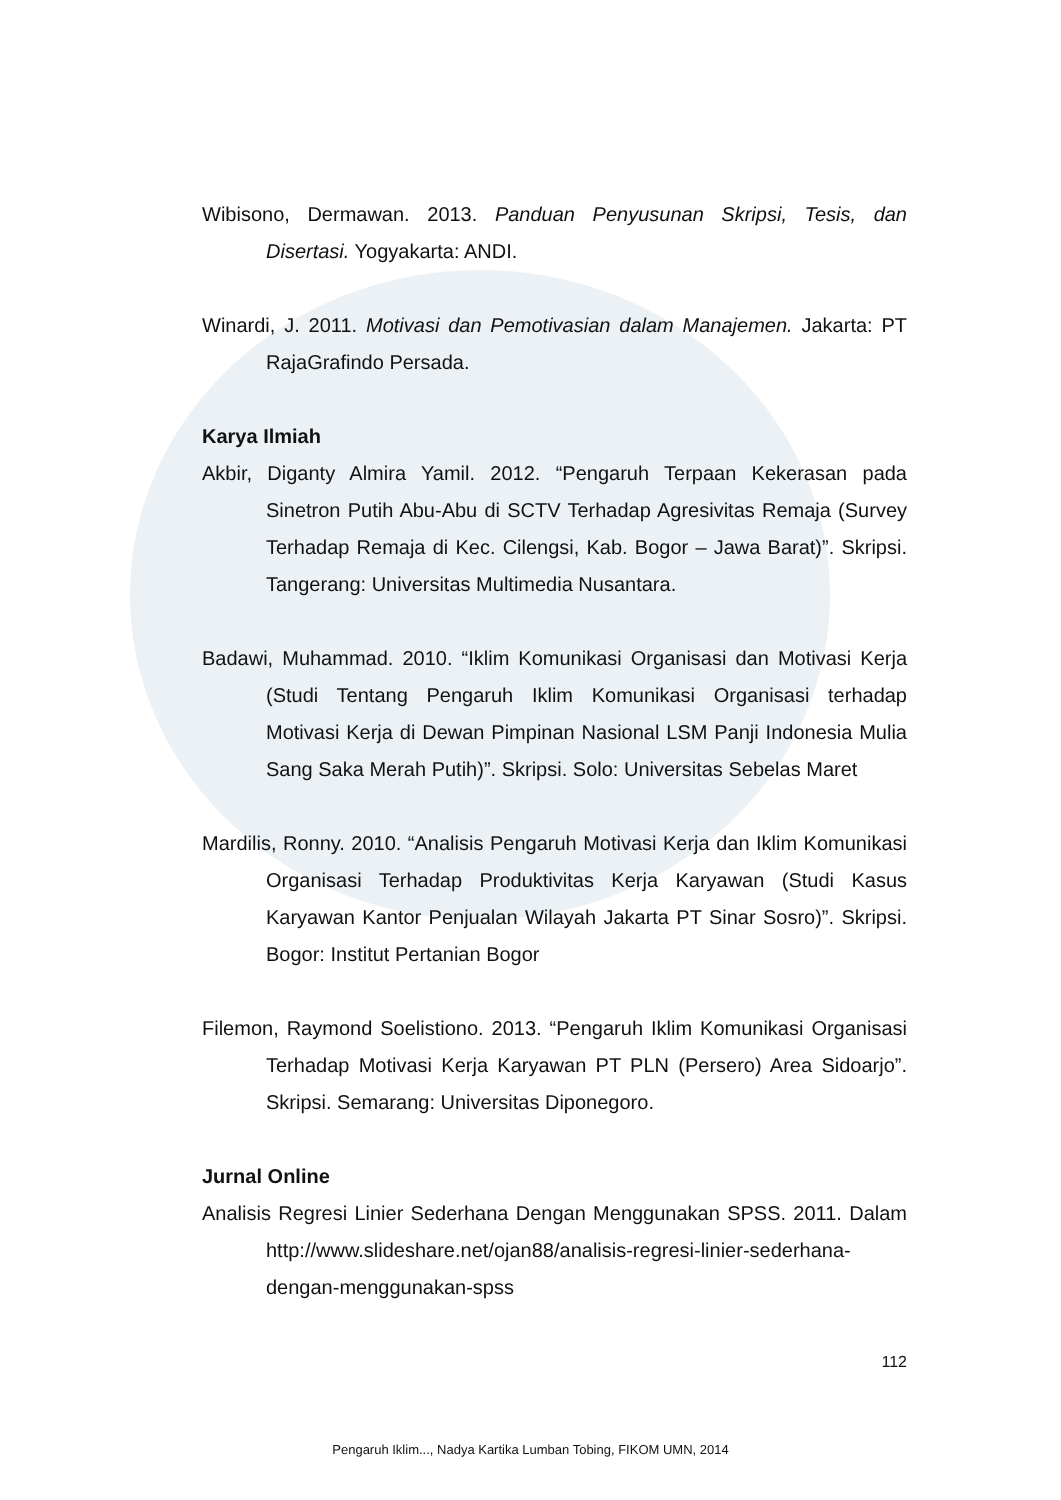Wibisono, Dermawan. 2013. Panduan Penyusunan Skripsi, Tesis, dan Disertasi. Yogyakarta: ANDI.
Winardi, J. 2011. Motivasi dan Pemotivasian dalam Manajemen. Jakarta: PT RajaGrafindo Persada.
Karya Ilmiah
Akbir, Diganty Almira Yamil. 2012. “Pengaruh Terpaan Kekerasan pada Sinetron Putih Abu-Abu di SCTV Terhadap Agresivitas Remaja (Survey Terhadap Remaja di Kec. Cilengsi, Kab. Bogor – Jawa Barat)”. Skripsi. Tangerang: Universitas Multimedia Nusantara.
Badawi, Muhammad. 2010. “Iklim Komunikasi Organisasi dan Motivasi Kerja (Studi Tentang Pengaruh Iklim Komunikasi Organisasi terhadap Motivasi Kerja di Dewan Pimpinan Nasional LSM Panji Indonesia Mulia Sang Saka Merah Putih)”. Skripsi. Solo: Universitas Sebelas Maret
Mardilis, Ronny. 2010. “Analisis Pengaruh Motivasi Kerja dan Iklim Komunikasi Organisasi Terhadap Produktivitas Kerja Karyawan (Studi Kasus Karyawan Kantor Penjualan Wilayah Jakarta PT Sinar Sosro)”. Skripsi. Bogor: Institut Pertanian Bogor
Filemon, Raymond Soelistiono. 2013. “Pengaruh Iklim Komunikasi Organisasi Terhadap Motivasi Kerja Karyawan PT PLN (Persero) Area Sidoarjo”. Skripsi. Semarang: Universitas Diponegoro.
Jurnal Online
Analisis Regresi Linier Sederhana Dengan Menggunakan SPSS. 2011. Dalam http://www.slideshare.net/ojan88/analisis-regresi-linier-sederhana-dengan-menggunakan-spss
112
Pengaruh Iklim..., Nadya Kartika Lumban Tobing, FIKOM UMN, 2014